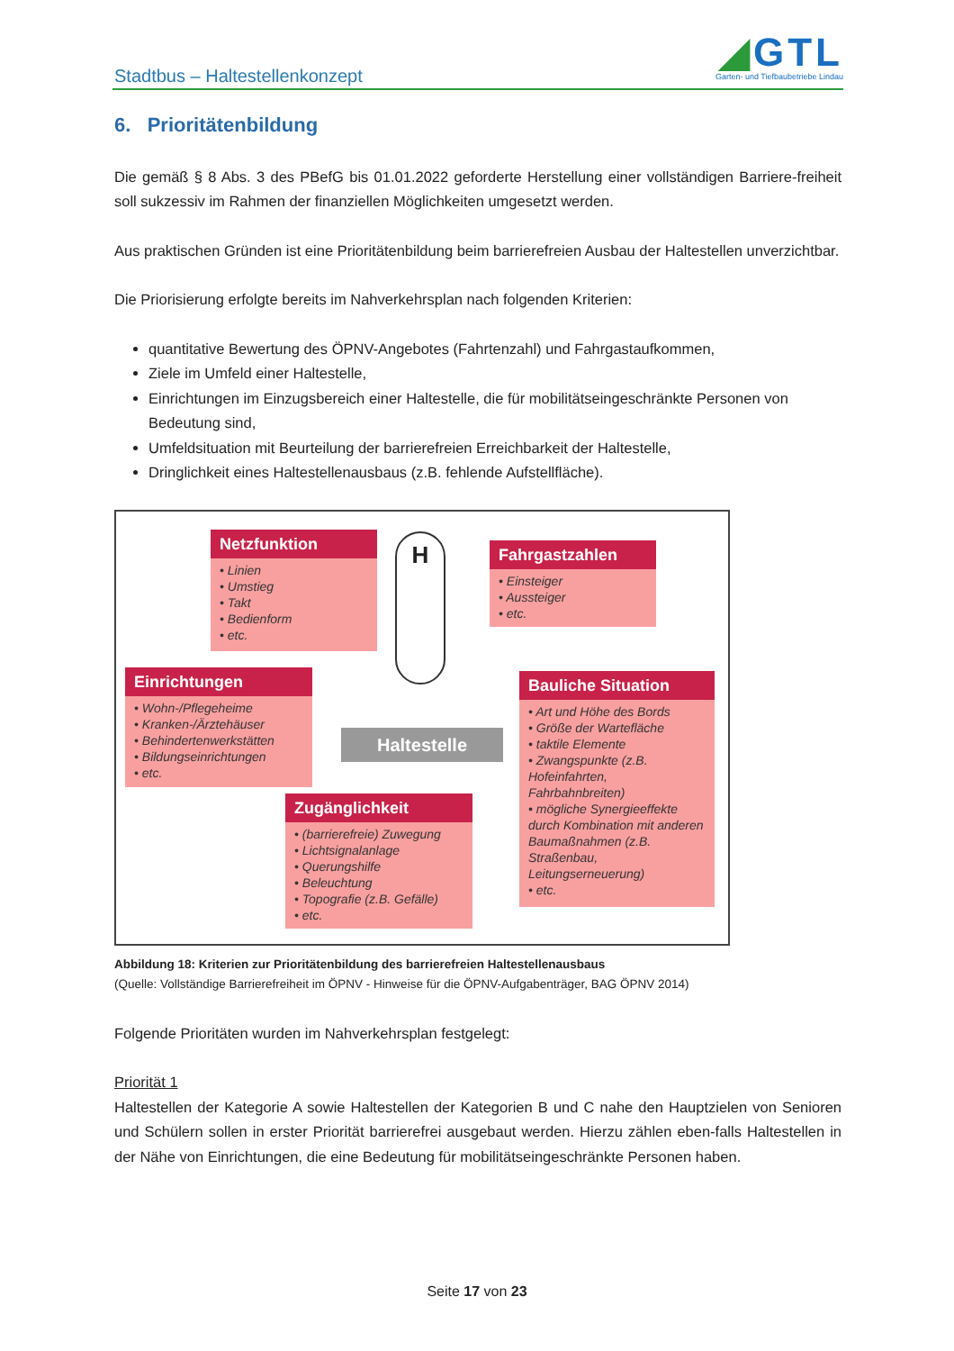Stadtbus – Haltestellenkonzept
◢GTL
Garten- und Tiefbaubetriebe Lindau
6. Prioritätenbildung
Die gemäß § 8 Abs. 3 des PBefG bis 01.01.2022 geforderte Herstellung einer vollständigen Barriere-freiheit soll sukzessiv im Rahmen der finanziellen Möglichkeiten umgesetzt werden.
Aus praktischen Gründen ist eine Prioritätenbildung beim barrierefreien Ausbau der Haltestellen unverzichtbar.
Die Priorisierung erfolgte bereits im Nahverkehrsplan nach folgenden Kriterien:
quantitative Bewertung des ÖPNV-Angebotes (Fahrtenzahl) und Fahrgastaufkommen,
Ziele im Umfeld einer Haltestelle,
Einrichtungen im Einzugsbereich einer Haltestelle, die für mobilitätseingeschränkte Personen von Bedeutung sind,
Umfeldsituation mit Beurteilung der barrierefreien Erreichbarkeit der Haltestelle,
Dringlichkeit eines Haltestellenausbaus (z.B. fehlende Aufstellfläche).
Netzfunktion
• Linien
• Umstieg
• Takt
• Bedienform
• etc.
H
Fahrgastzahlen
• Einsteiger
• Aussteiger
• etc.
Einrichtungen
• Wohn-/Pflegeheime
• Kranken-/Ärztehäuser
• Behindertenwerkstätten
• Bildungseinrichtungen
• etc.
Haltestelle
Bauliche Situation
• Art und Höhe des Bords
• Größe der Wartefläche
• taktile Elemente
• Zwangspunkte (z.B. Hofeinfahrten, Fahrbahnbreiten)
• mögliche Synergieeffekte durch Kombination mit anderen Baumaßnahmen (z.B. Straßenbau, Leitungserneuerung)
• etc.
Zugänglichkeit
• (barrierefreie) Zuwegung
• Lichtsignalanlage
• Querungshilfe
• Beleuchtung
• Topografie (z.B. Gefälle)
• etc.
Abbildung 18: Kriterien zur Prioritätenbildung des barrierefreien Haltestellenausbaus
(Quelle: Vollständige Barrierefreiheit im ÖPNV - Hinweise für die ÖPNV-Aufgabenträger, BAG ÖPNV 2014)
Folgende Prioritäten wurden im Nahverkehrsplan festgelegt:
Priorität 1
Haltestellen der Kategorie A sowie Haltestellen der Kategorien B und C nahe den Hauptzielen von Senioren und Schülern sollen in erster Priorität barrierefrei ausgebaut werden. Hierzu zählen eben-falls Haltestellen in der Nähe von Einrichtungen, die eine Bedeutung für mobilitätseingeschränkte Personen haben.
Seite 17 von 23